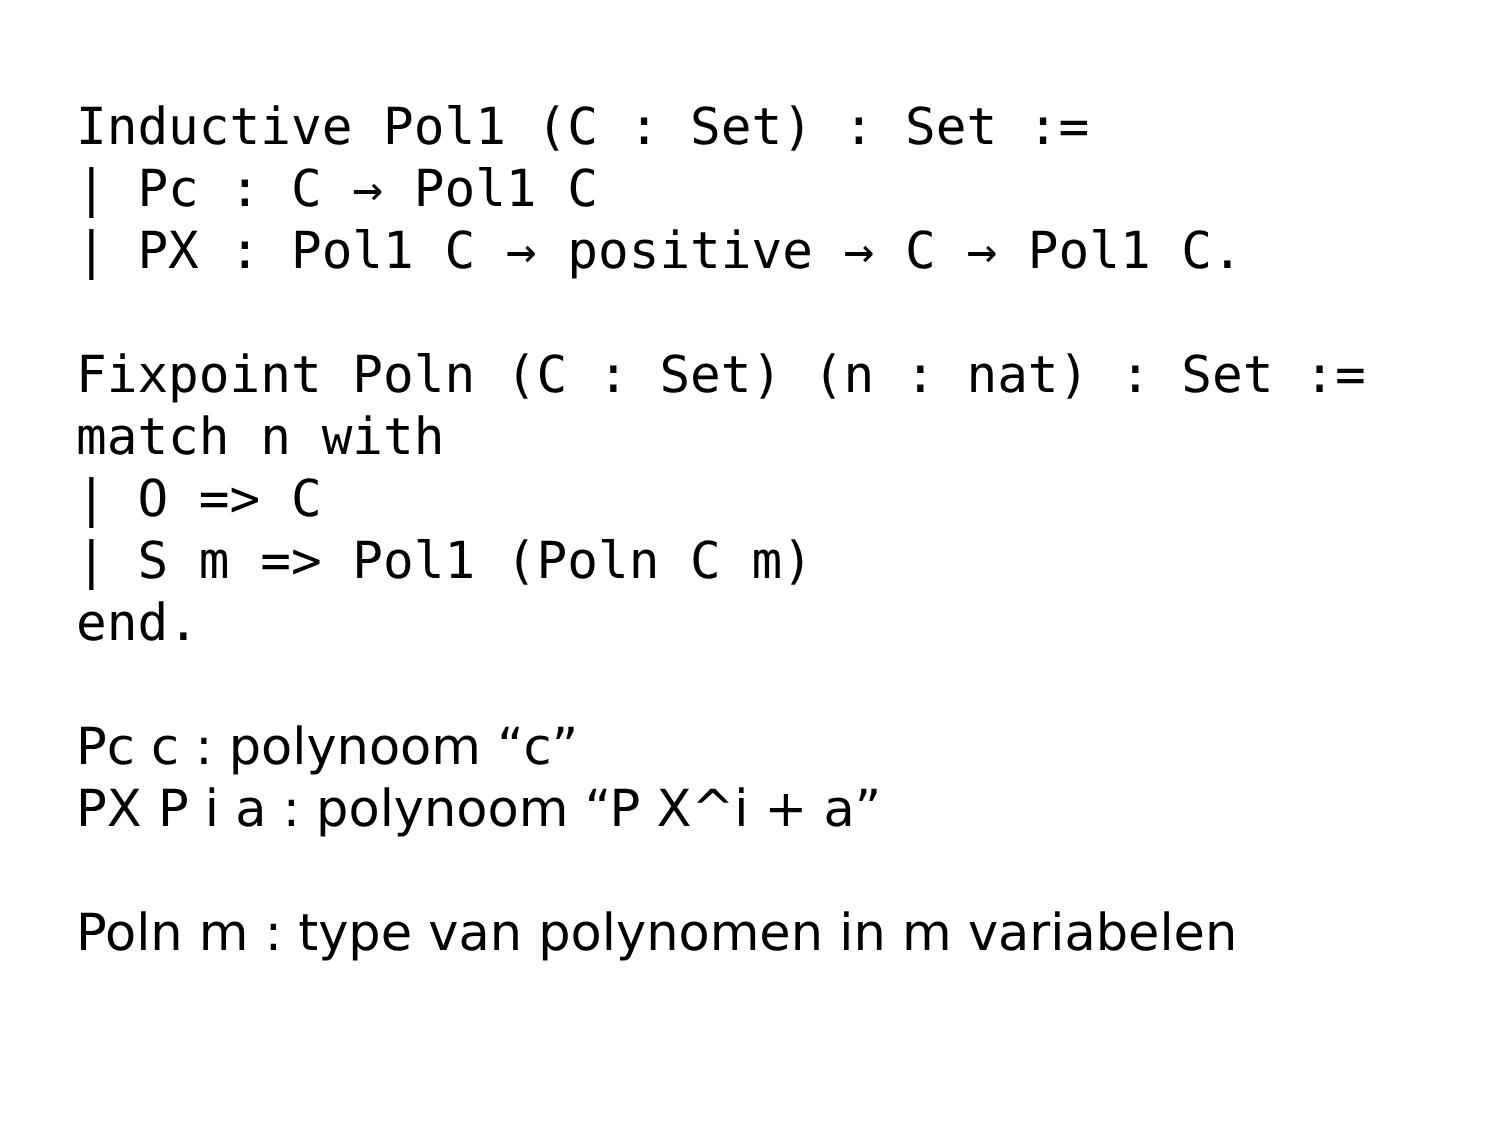Inductive Pol1 (C : Set) : Set :=
| Pc : C → Pol1 C
| PX : Pol1 C → positive → C → Pol1 C.

Fixpoint Poln (C : Set) (n : nat) : Set :=
match n with
| O => C
| S m => Pol1 (Poln C m)
end.
Pc c : polynoom “c”
PX P i a : polynoom “P X^i + a”
Poln m : type van polynomen in m variabelen